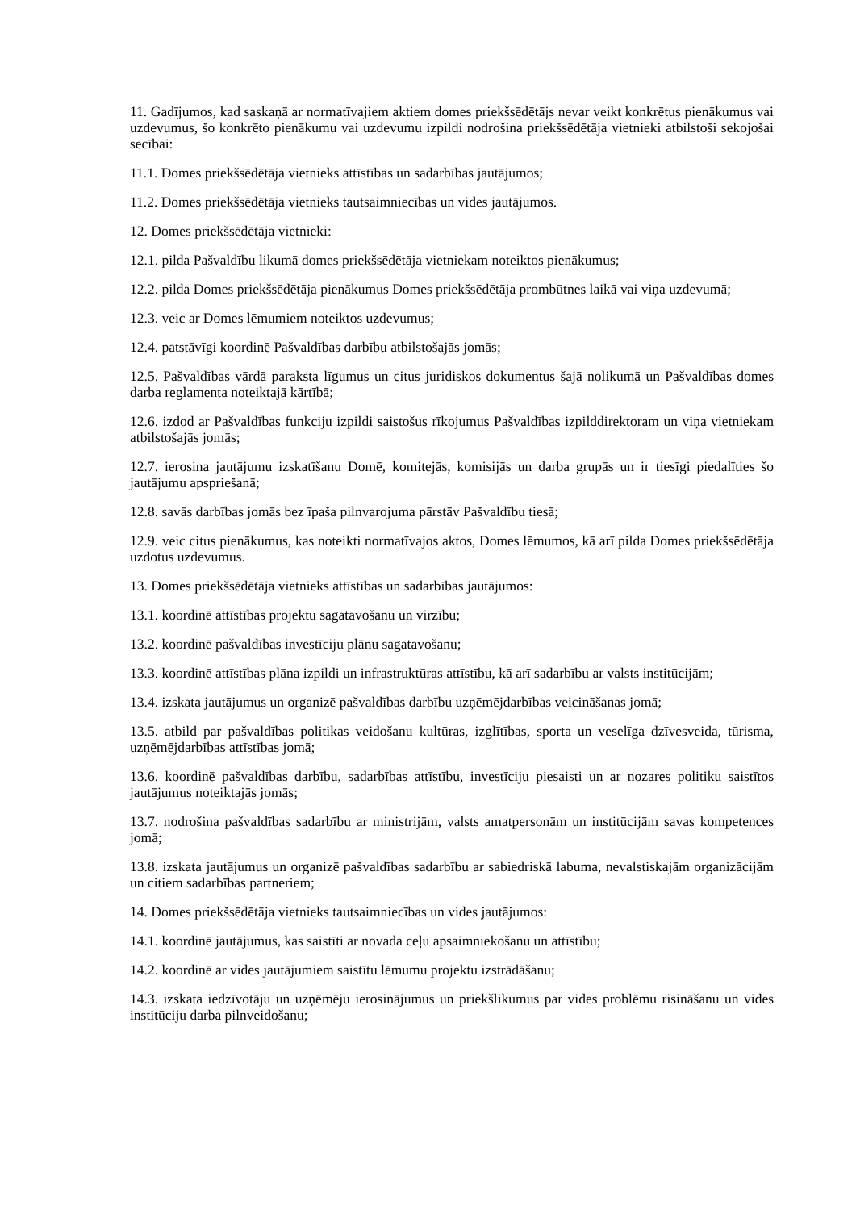11. Gadījumos, kad saskaņā ar normatīvajiem aktiem domes priekšsēdētājs nevar veikt konkrētus pienākumus vai uzdevumus, šo konkrēto pienākumu vai uzdevumu izpildi nodrošina priekšsēdētāja vietnieki atbilstoši sekojošai secībai:
11.1. Domes priekšsēdētāja vietnieks attīstības un sadarbības jautājumos;
11.2. Domes priekšsēdētāja vietnieks tautsaimniecības un vides jautājumos.
12. Domes priekšsēdētāja vietnieki:
12.1. pilda Pašvaldību likumā domes priekšsēdētāja vietniekam noteiktos pienākumus;
12.2. pilda Domes priekšsēdētāja pienākumus Domes priekšsēdētāja prombūtnes laikā vai viņa uzdevumā;
12.3. veic ar Domes lēmumiem noteiktos uzdevumus;
12.4. patstāvīgi koordinē Pašvaldības darbību atbilstošajās jomās;
12.5. Pašvaldības vārdā paraksta līgumus un citus juridiskos dokumentus šajā nolikumā un Pašvaldības domes darba reglamenta noteiktajā kārtībā;
12.6. izdod ar Pašvaldības funkciju izpildi saistošus rīkojumus Pašvaldības izpilddirektoram un viņa vietniekam atbilstošajās jomās;
12.7. ierosina jautājumu izskatīšanu Domē, komitejās, komisijās un darba grupās un ir tiesīgi piedalīties šo jautājumu apspriešanā;
12.8. savās darbības jomās bez īpaša pilnvarojuma pārstāv Pašvaldību tiesā;
12.9. veic citus pienākumus, kas noteikti normatīvajos aktos, Domes lēmumos, kā arī pilda Domes priekšsēdētāja uzdotus uzdevumus.
13. Domes priekšsēdētāja vietnieks attīstības un sadarbības jautājumos:
13.1. koordinē attīstības projektu sagatavošanu un virzību;
13.2. koordinē pašvaldības investīciju plānu sagatavošanu;
13.3. koordinē attīstības plāna izpildi un infrastruktūras attīstību, kā arī sadarbību ar valsts institūcijām;
13.4. izskata jautājumus un organizē pašvaldības darbību uzņēmējdarbības veicināšanas jomā;
13.5. atbild par pašvaldības politikas veidošanu kultūras, izglītības, sporta un veselīga dzīvesveida, tūrisma, uzņēmējdarbības attīstības jomā;
13.6. koordinē pašvaldības darbību, sadarbības attīstību, investīciju piesaisti un ar nozares politiku saistītos jautājumus noteiktajās jomās;
13.7. nodrošina pašvaldības sadarbību ar ministrijām, valsts amatpersonām un institūcijām savas kompetences jomā;
13.8. izskata jautājumus un organizē pašvaldības sadarbību ar sabiedriskā labuma, nevalstiskajām organizācijām un citiem sadarbības partneriem;
14. Domes priekšsēdētāja vietnieks tautsaimniecības un vides jautājumos:
14.1. koordinē jautājumus, kas saistīti ar novada ceļu apsaimniekošanu un attīstību;
14.2. koordinē ar vides jautājumiem saistītu lēmumu projektu izstrādāšanu;
14.3. izskata iedzīvotāju un uzņēmēju ierosinājumus un priekšlikumus par vides problēmu risināšanu un vides institūciju darba pilnveidošanu;